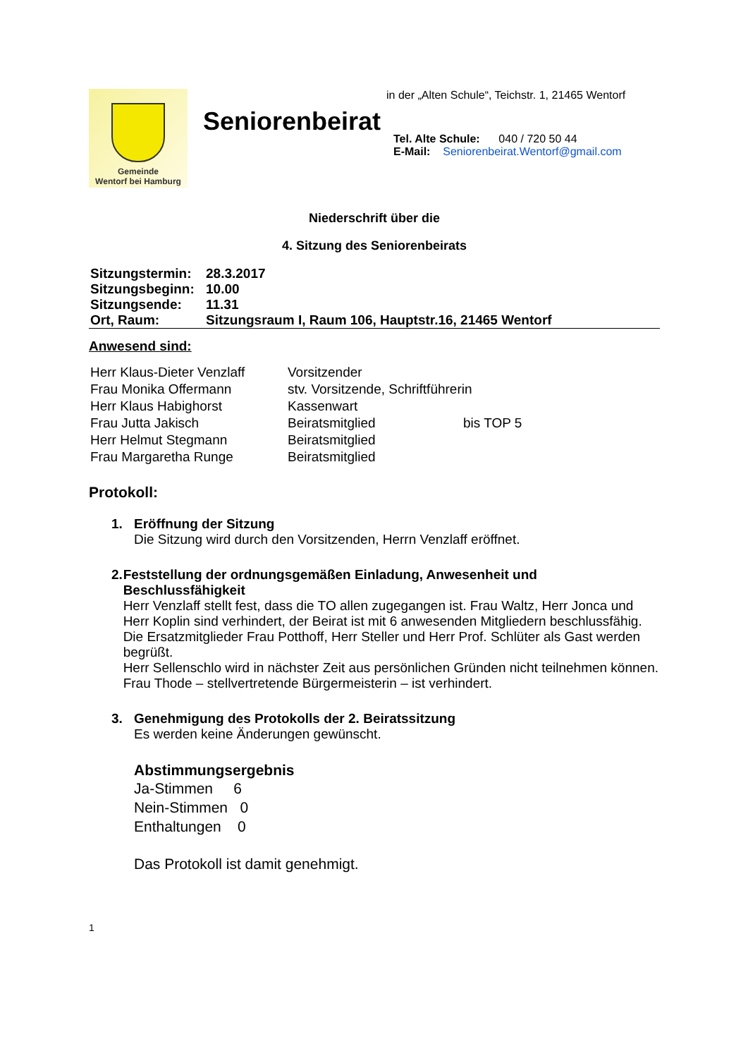Gemeinde
Wentorf bei Hamburg
Seniorenbeirat
in der „Alten Schule“, Teichstr. 1, 21465 Wentorf
Tel. Alte Schule: 040 / 720 50 44
E-Mail: Seniorenbeirat.Wentorf@gmail.com
Niederschrift über die
4. Sitzung des Seniorenbeirats
| Sitzungstermin: | 28.3.2017 |
| Sitzungsbeginn: | 10.00 |
| Sitzungsende: | 11.31 |
| Ort, Raum: | Sitzungsraum I, Raum 106, Hauptstr.16, 21465 Wentorf |
Anwesend sind:
| Herr Klaus-Dieter Venzlaff | Vorsitzender | |
| Frau Monika Offermann | stv. Vorsitzende, Schriftführerin | |
| Herr Klaus Habighorst | Kassenwart | |
| Frau Jutta Jakisch | Beiratsmitglied | bis TOP 5 |
| Herr Helmut Stegmann | Beiratsmitglied | |
| Frau Margaretha Runge | Beiratsmitglied | |
Protokoll:
1. Eröffnung der Sitzung
Die Sitzung wird durch den Vorsitzenden, Herrn Venzlaff eröffnet.
2. Feststellung der ordnungsgemäßen Einladung, Anwesenheit und Beschlussfähigkeit
Herr Venzlaff stellt fest, dass die TO allen zugegangen ist. Frau Waltz, Herr Jonca und Herr Koplin sind verhindert, der Beirat ist mit 6 anwesenden Mitgliedern beschlussfähig.
Die Ersatzmitglieder Frau Potthoff, Herr Steller und Herr Prof. Schlüter als Gast werden begrüßt.
Herr Sellenschlo wird in nächster Zeit aus persönlichen Gründen nicht teilnehmen können.
Frau Thode – stellvertretende Bürgermeisterin – ist verhindert.
3. Genehmigung des Protokolls der 2. Beiratssitzung
Es werden keine Änderungen gewünscht.
Abstimmungsergebnis
Ja-Stimmen 6
Nein-Stimmen 0
Enthaltungen 0
Das Protokoll ist damit genehmigt.
1